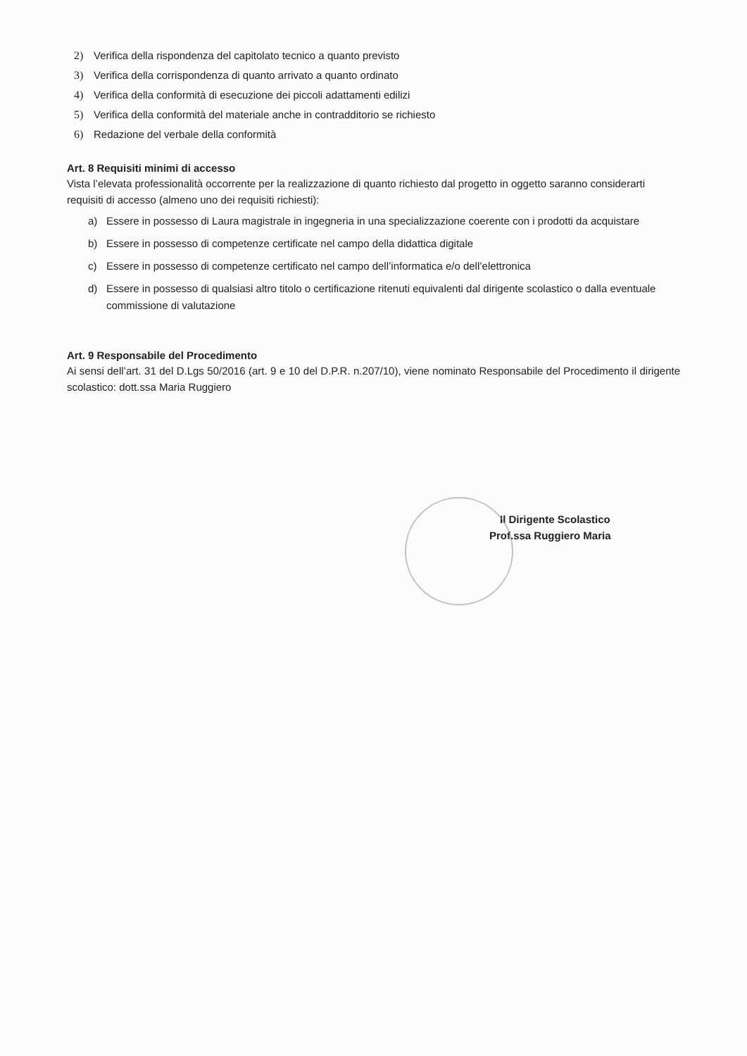2) Verifica della rispondenza del capitolato tecnico a quanto previsto
3) Verifica della corrispondenza di quanto arrivato a quanto ordinato
4) Verifica della conformità di esecuzione dei piccoli adattamenti edilizi
5) Verifica della conformità del materiale anche in contradditorio se richiesto
6) Redazione del verbale della conformità
Art. 8 Requisiti minimi di accesso
Vista l’elevata professionalità occorrente per la realizzazione di quanto richiesto dal progetto in oggetto saranno considerarti requisiti di accesso (almeno uno dei requisiti richiesti):
a) Essere in possesso di Laura magistrale in ingegneria in una specializzazione coerente con i prodotti da acquistare
b) Essere in possesso di competenze certificate nel campo della didattica digitale
c) Essere in possesso di competenze certificato nel campo dell’informatica e/o dell’elettronica
d) Essere in possesso di qualsiasi altro titolo o certificazione ritenuti equivalenti dal dirigente scolastico o dalla eventuale commissione di valutazione
Art. 9 Responsabile del Procedimento
Ai sensi dell’art. 31 del D.Lgs 50/2016 (art. 9 e 10 del D.P.R. n.207/10), viene nominato Responsabile del Procedimento il dirigente scolastico: dott.ssa Maria Ruggiero
Il Dirigente Scolastico
Prof.ssa Ruggiero Maria